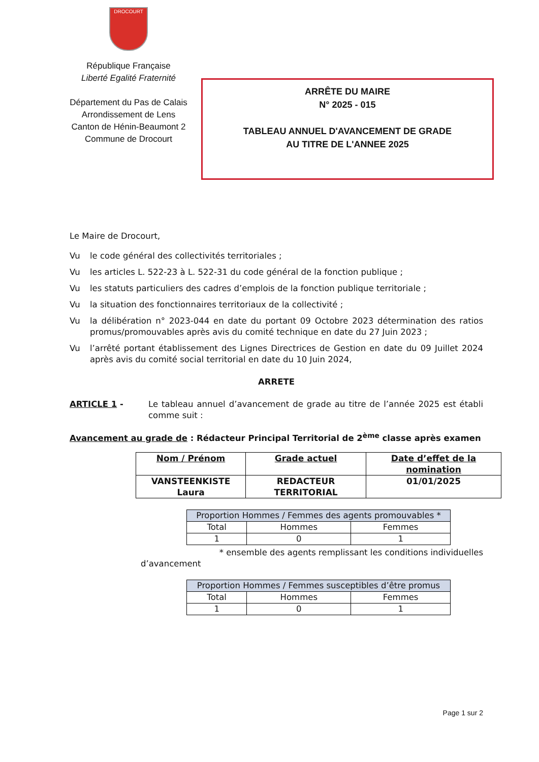DROCOURT
République Française
Liberté Egalité Fraternité
Département du Pas de Calais
Arrondissement de Lens
Canton de Hénin-Beaumont 2
Commune de Drocourt
ARRÊTE DU MAIRE
N° 2025 - 015
TABLEAU ANNUEL D'AVANCEMENT DE GRADE
AU TITRE DE L'ANNEE 2025
Le Maire de Drocourt,
Vu le code général des collectivités territoriales ;
Vu les articles L. 522-23 à L. 522-31 du code général de la fonction publique ;
Vu les statuts particuliers des cadres d’emplois de la fonction publique territoriale ;
Vu la situation des fonctionnaires territoriaux de la collectivité ;
Vu la délibération n° 2023-044 en date du portant 09 Octobre 2023 détermination des ratios promus/promouvables après avis du comité technique en date du 27 Juin 2023 ;
Vu l’arrêté portant établissement des Lignes Directrices de Gestion en date du 09 Juillet 2024 après avis du comité social territorial en date du 10 Juin 2024,
ARRETE
ARTICLE 1 - Le tableau annuel d’avancement de grade au titre de l’année 2025 est établi comme suit :
Avancement au grade de : Rédacteur Principal Territorial de 2<sup>ème</sup> classe après examen
| Nom / Prénom | Grade actuel | Date d’effet de la nomination |
| --- | --- | --- |
| VANSTEENKISTE Laura | REDACTEUR TERRITORIAL | 01/01/2025 |
| Proportion Hommes / Femmes des agents promouvables * | | |
| Total | Hommes | Femmes |
| 1 | 0 | 1 |
* ensemble des agents remplissant les conditions individuelles
d’avancement
| Proportion Hommes / Femmes susceptibles d’être promus | | |
| Total | Hommes | Femmes |
| 1 | 0 | 1 |
Page 1 sur 2